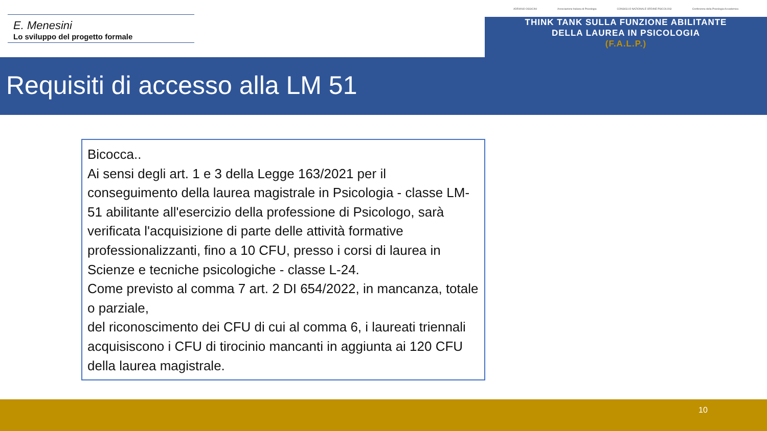E. Menesini
Lo sviluppo del progetto formale
ADRIANO OSSICINI Associazione Italiana di Psicologia CONSIGLIO NAZIONALE ORDINE PSICOLOGI Conferenza della Psicologia Accademica
THINK TANK SULLA FUNZIONE ABILITANTE
DELLA LAUREA IN PSICOLOGIA
(F.A.L.P.)
Requisiti di accesso alla LM 51
Bicocca..
Ai sensi degli art. 1 e 3 della Legge 163/2021 per il conseguimento della laurea magistrale in Psicologia - classe LM-51 abilitante all'esercizio della professione di Psicologo, sarà verificata l'acquisizione di parte delle attività formative professionalizzanti, fino a 10 CFU, presso i corsi di laurea in Scienze e tecniche psicologiche - classe L-24.
Come previsto al comma 7 art. 2 DI 654/2022, in mancanza, totale o parziale,
del riconoscimento dei CFU di cui al comma 6, i laureati triennali acquisiscono i CFU di tirocinio mancanti in aggiunta ai 120 CFU della laurea magistrale.
10